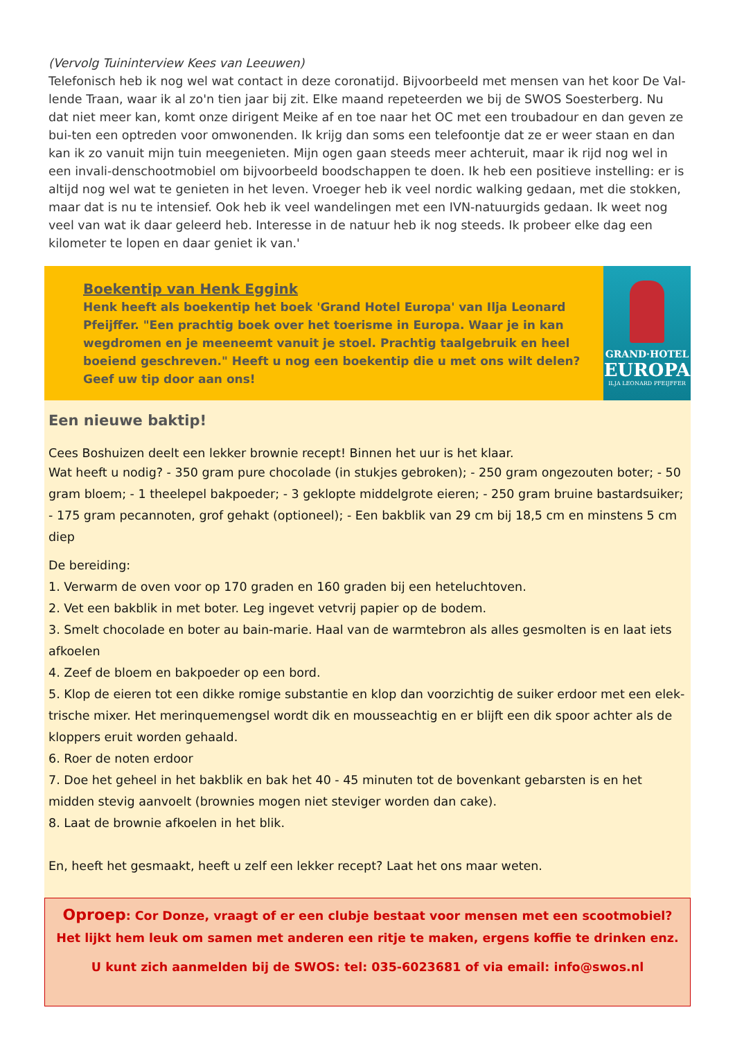(Vervolg Tuininterview Kees van Leeuwen)
Telefonisch heb ik nog wel wat contact in deze coronatijd. Bijvoorbeeld met mensen van het koor De Val-lende Traan, waar ik al zo'n tien jaar bij zit. Elke maand repeteerden we bij de SWOS Soesterberg. Nu dat niet meer kan, komt onze dirigent Meike af en toe naar het OC met een troubadour en dan geven ze bui-ten een optreden voor omwonenden. Ik krijg dan soms een telefoontje dat ze er weer staan en dan kan ik zo vanuit mijn tuin meegenieten. Mijn ogen gaan steeds meer achteruit, maar ik rijd nog wel in een invali-denschootmobiel om bijvoorbeeld boodschappen te doen. Ik heb een positieve instelling: er is altijd nog wel wat te genieten in het leven. Vroeger heb ik veel nordic walking gedaan, met die stokken, maar dat is nu te intensief. Ook heb ik veel wandelingen met een IVN-natuurgids gedaan. Ik weet nog veel van wat ik daar geleerd heb. Interesse in de natuur heb ik nog steeds. Ik probeer elke dag een kilometer te lopen en daar geniet ik van.'
Boekentip van Henk Eggink
Henk heeft als boekentip het boek 'Grand Hotel Europa' van Ilja Leonard Pfeijffer. "Een prachtig boek over het toerisme in Europa. Waar je in kan wegdromen en je meeneemt vanuit je stoel. Prachtig taalgebruik en heel boeiend geschreven." Heeft u nog een boekentip die u met ons wilt delen? Geef uw tip door aan ons!
GRAND·HOTEL
EUROPA
ILJA LEONARD PFEIJFFER
Een nieuwe baktip!
Cees Boshuizen deelt een lekker brownie recept! Binnen het uur is het klaar.
Wat heeft u nodig? - 350 gram pure chocolade (in stukjes gebroken); - 250 gram ongezouten boter; - 50 gram bloem; - 1 theelepel bakpoeder; - 3 geklopte middelgrote eieren; - 250 gram bruine bastardsuiker; - 175 gram pecannoten, grof gehakt (optioneel); - Een bakblik van 29 cm bij 18,5 cm en minstens 5 cm diep
De bereiding:
1. Verwarm de oven voor op 170 graden en 160 graden bij een heteluchtoven.
2. Vet een bakblik in met boter. Leg ingevet vetvrij papier op de bodem.
3. Smelt chocolade en boter au bain-marie. Haal van de warmtebron als alles gesmolten is en laat iets afkoelen
4. Zeef de bloem en bakpoeder op een bord.
5. Klop de eieren tot een dikke romige substantie en klop dan voorzichtig de suiker erdoor met een elek-trische mixer. Het merinquemengsel wordt dik en mousseachtig en er blijft een dik spoor achter als de kloppers eruit worden gehaald.
6. Roer de noten erdoor
7. Doe het geheel in het bakblik en bak het 40 - 45 minuten tot de bovenkant gebarsten is en het midden stevig aanvoelt (brownies mogen niet steviger worden dan cake).
8. Laat de brownie afkoelen in het blik.
En, heeft het gesmaakt, heeft u zelf een lekker recept? Laat het ons maar weten.
Oproep: Cor Donze, vraagt of er een clubje bestaat voor mensen met een scootmobiel? Het lijkt hem leuk om samen met anderen een ritje te maken, ergens koffie te drinken enz.
U kunt zich aanmelden bij de SWOS: tel: 035-6023681 of via email: info@swos.nl